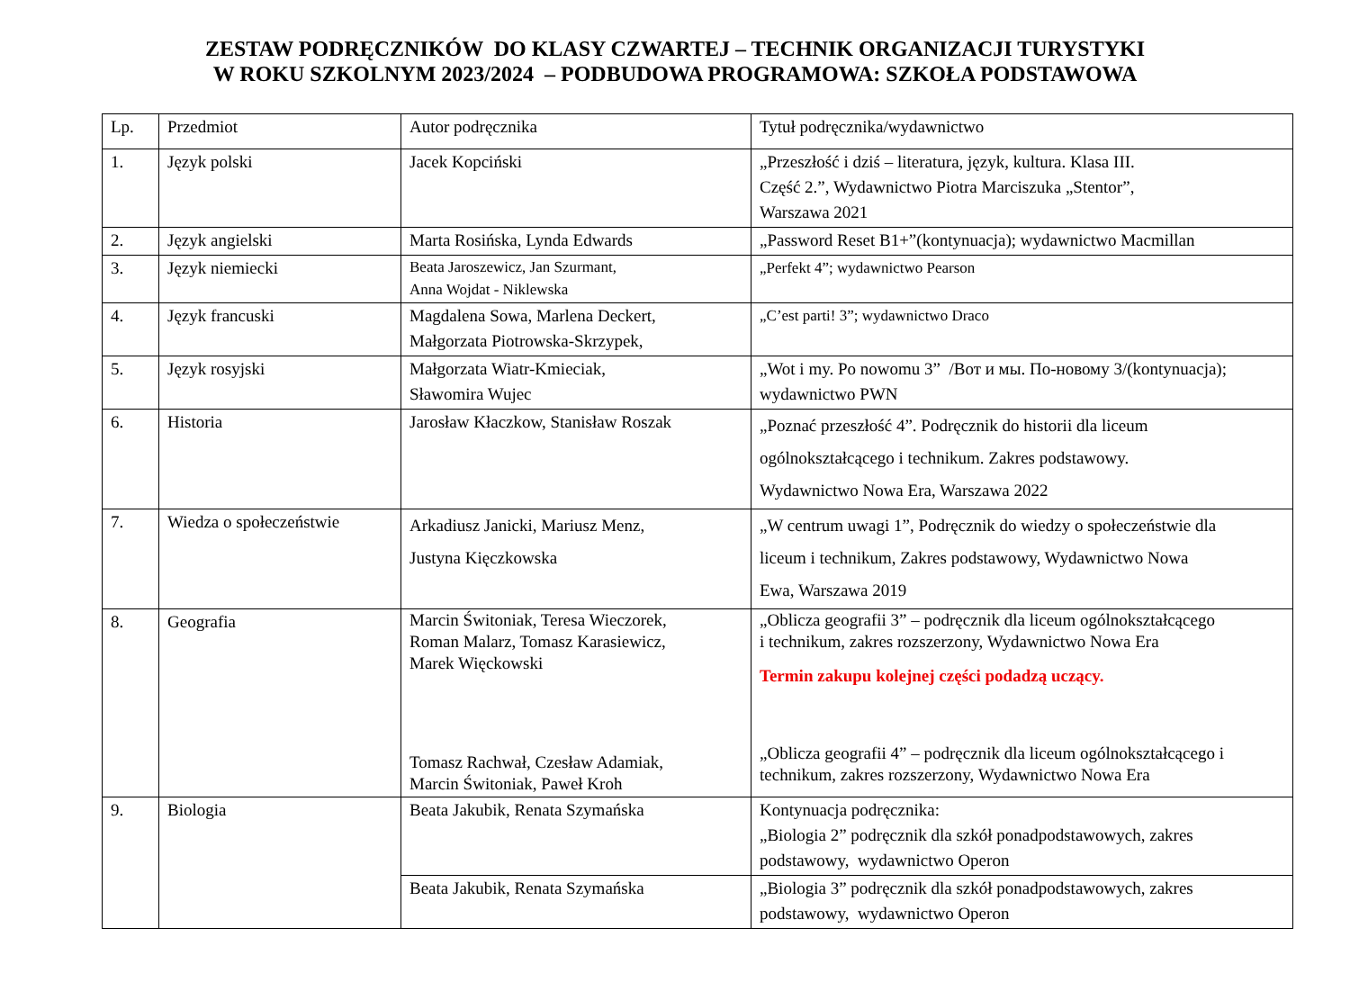ZESTAW PODRĘCZNIKÓW DO KLASY CZWARTEJ – TECHNIK ORGANIZACJI TURYSTYKI
W ROKU SZKOLNYM 2023/2024 – PODBUDOWA PROGRAMOWA: SZKOŁA PODSTAWOWA
| Lp. | Przedmiot | Autor podręcznika | Tytuł podręcznika/wydawnictwo |
| 1. | Język polski | Jacek Kopciński | „Przeszłość i dziś – literatura, język, kultura. Klasa III. Część 2.”, Wydawnictwo Piotra Marciszuka „Stentor”, Warszawa 2021 |
| 2. | Język angielski | Marta Rosińska, Lynda Edwards | „Password Reset B1+”(kontynuacja); wydawnictwo Macmillan |
| 3. | Język niemiecki | Beata Jaroszewicz, Jan Szurmant, Anna Wojdat - Niklewska | „Perfekt 4”; wydawnictwo Pearson |
| 4. | Język francuski | Magdalena Sowa, Marlena Deckert, Małgorzata Piotrowska-Skrzypek, | „C’est parti! 3”; wydawnictwo Draco |
| 5. | Język rosyjski | Małgorzata Wiatr-Kmieciak, Sławomira Wujec | „Wot i my. Po nowomu 3” /Вот и мы. По-новому 3/(kontynuacja); wydawnictwo PWN |
| 6. | Historia | Jarosław Kłaczkow, Stanisław Roszak | „Poznać przeszłość 4”. Podręcznik do historii dla liceum ogólnokształcącego i technikum. Zakres podstawowy. Wydawnictwo Nowa Era, Warszawa 2022 |
| 7. | Wiedza o społeczeństwie | Arkadiusz Janicki, Mariusz Menz, Justyna Kięczkowska | „W centrum uwagi 1”, Podręcznik do wiedzy o społeczeństwie dla liceum i technikum, Zakres podstawowy, Wydawnictwo Nowa Ewa, Warszawa 2019 |
| 8. | Geografia | Marcin Świtoniak, Teresa Wieczorek, Roman Malarz, Tomasz Karasiewicz, Marek Więckowski Tomasz Rachwał, Czesław Adamiak, Marcin Świtoniak, Paweł Kroh | „Oblicza geografii 3” – podręcznik dla liceum ogólnokształcącego i technikum, zakres rozszerzony, Wydawnictwo Nowa Era Termin zakupu kolejnej części podadzą uczący. „Oblicza geografii 4” – podręcznik dla liceum ogólnokształcącego i technikum, zakres rozszerzony, Wydawnictwo Nowa Era |
| 9. | Biologia | Beata Jakubik, Renata Szymańska | Kontynuacja podręcznika: „Biologia 2” podręcznik dla szkół ponadpodstawowych, zakres podstawowy, wydawnictwo Operon |
| | | Beata Jakubik, Renata Szymańska | „Biologia 3” podręcznik dla szkół ponadpodstawowych, zakres podstawowy, wydawnictwo Operon |